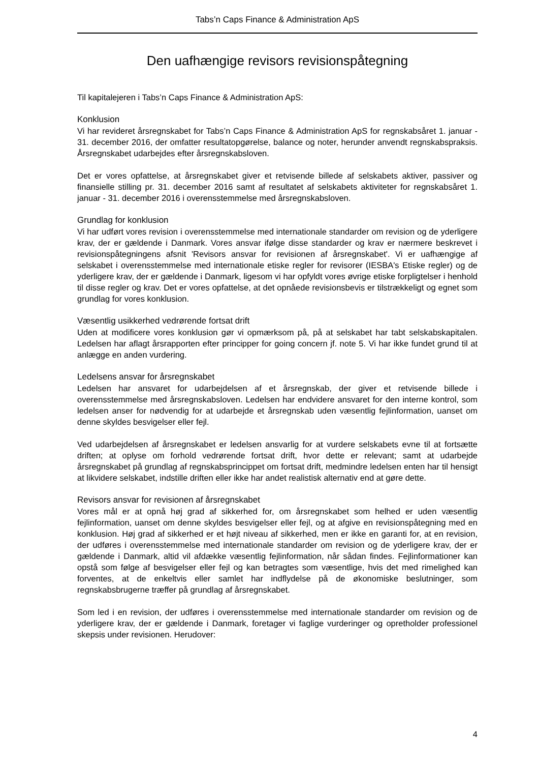Tabs’n Caps Finance & Administration ApS
Den uafhængige revisors revisionspåtegning
Til kapitalejeren i Tabs’n Caps Finance & Administration ApS:
Konklusion
Vi har revideret årsregnskabet for Tabs’n Caps Finance & Administration ApS for regnskabsåret 1. januar - 31. december 2016, der omfatter resultatopgørelse, balance og noter, herunder anvendt regnskabspraksis. Årsregnskabet udarbejdes efter årsregnskabsloven.
Det er vores opfattelse, at årsregnskabet giver et retvisende billede af selskabets aktiver, passiver og finansielle stilling pr. 31. december 2016 samt af resultatet af selskabets aktiviteter for regnskabsåret 1. januar - 31. december 2016 i overensstemmelse med årsregnskabsloven.
Grundlag for konklusion
Vi har udført vores revision i overensstemmelse med internationale standarder om revision og de yderligere krav, der er gældende i Danmark. Vores ansvar ifølge disse standarder og krav er nærmere beskrevet i revisionspåtegningens afsnit 'Revisors ansvar for revisionen af årsregnskabet'. Vi er uafhængige af selskabet i overensstemmelse med internationale etiske regler for revisorer (IESBA's Etiske regler) og de yderligere krav, der er gældende i Danmark, ligesom vi har opfyldt vores øvrige etiske forpligtelser i henhold til disse regler og krav. Det er vores opfattelse, at det opnåede revisionsbevis er tilstrækkeligt og egnet som grundlag for vores konklusion.
Væsentlig usikkerhed vedrørende fortsat drift
Uden at modificere vores konklusion gør vi opmærksom på, på at selskabet har tabt selskabskapitalen. Ledelsen har aflagt årsrapporten efter principper for going concern jf. note 5. Vi har ikke fundet grund til at anlægge en anden vurdering.
Ledelsens ansvar for årsregnskabet
Ledelsen har ansvaret for udarbejdelsen af et årsregnskab, der giver et retvisende billede i overensstemmelse med årsregnskabsloven. Ledelsen har endvidere ansvaret for den interne kontrol, som ledelsen anser for nødvendig for at udarbejde et årsregnskab uden væsentlig fejlinformation, uanset om denne skyldes besvigelser eller fejl.
Ved udarbejdelsen af årsregnskabet er ledelsen ansvarlig for at vurdere selskabets evne til at fortsætte driften; at oplyse om forhold vedrørende fortsat drift, hvor dette er relevant; samt at udarbejde årsregnskabet på grundlag af regnskabsprincippet om fortsat drift, medmindre ledelsen enten har til hensigt at likvidere selskabet, indstille driften eller ikke har andet realistisk alternativ end at gøre dette.
Revisors ansvar for revisionen af årsregnskabet
Vores mål er at opnå høj grad af sikkerhed for, om årsregnskabet som helhed er uden væsentlig fejlinformation, uanset om denne skyldes besvigelser eller fejl, og at afgive en revisionspåtegning med en konklusion. Høj grad af sikkerhed er et højt niveau af sikkerhed, men er ikke en garanti for, at en revision, der udføres i overensstemmelse med internationale standarder om revision og de yderligere krav, der er gældende i Danmark, altid vil afdække væsentlig fejlinformation, når sådan findes. Fejlinformationer kan opstå som følge af besvigelser eller fejl og kan betragtes som væsentlige, hvis det med rimelighed kan forventes, at de enkeltvis eller samlet har indflydelse på de økonomiske beslutninger, som regnskabsbrugerne træffer på grundlag af årsregnskabet.
Som led i en revision, der udføres i overensstemmelse med internationale standarder om revision og de yderligere krav, der er gældende i Danmark, foretager vi faglige vurderinger og opretholder professionel skepsis under revisionen. Herudover:
4